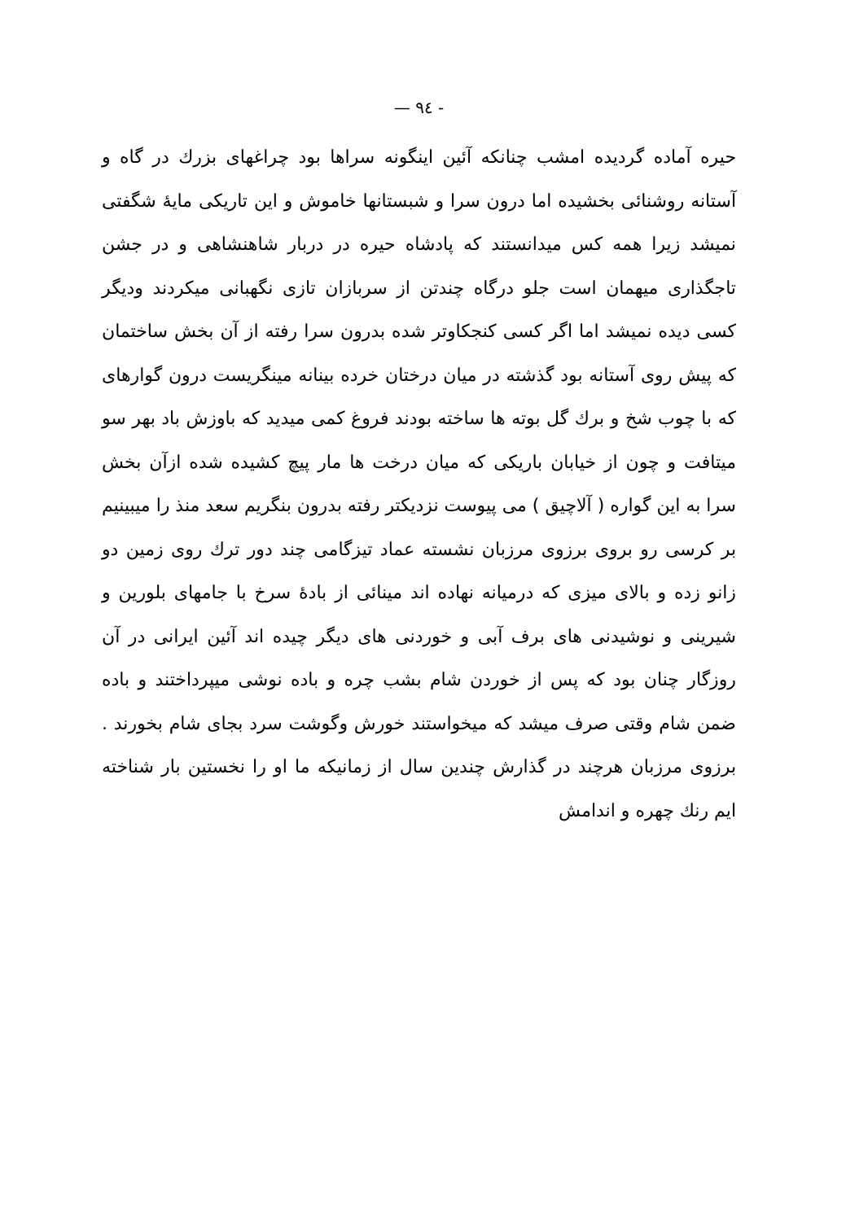— ۹٤ -
حیره آماده گردیده امشب چنانکه آئین اینگونه سراها بود چراغهای بزرك در گاه و آستانه روشنائی بخشیده اما درون سرا و شبستانها خاموش و این تاریکی مایهٔ شگفتی نمیشد زیرا همه کس میدانستند که پادشاه حیره در دربار شاهنشاهی و در جشن تاجگذاری میهمان است جلو درگاه چندتن از سربازان تازی نگهبانی میکردند ودیگر کسی دیده نمیشد اما اگر کسی کنجکاوتر شده بدرون سرا رفته از آن بخش ساختمان که پیش روی آستانه بود گذشته در میان درختان خرده بینانه مینگریست درون گوارهای که با چوب شخ و برك گل بوته ها ساخته بودند فروغ کمی میدید که باوزش باد بهر سو میتافت و چون از خیابان باریکی که میان درخت ها مار پیچ کشیده شده ازآن بخش سرا به این گواره ( آلاچیق ) می پیوست نزدیکتر رفته بدرون بنگریم سعد منذ را میبینیم بر کرسی رو بروی برزوی مرزبان نشسته عماد تیزگامی چند دور ترك روی زمین دو زانو زده و بالای میزی که درمیانه نهاده اند مینائی از بادهٔ سرخ با جامهای بلورین و شیرینی و نوشیدنی های برف آبی و خوردنی های دیگر چیده اند آئین ایرانی در آن روزگار چنان بود که پس از خوردن شام بشب چره و باده نوشی میپرداختند و باده ضمن شام وقتی صرف میشد که میخواستند خورش وگوشت سرد بجای شام بخورند . برزوی مرزبان هرچند در گذارش چندین سال از زمانیکه ما او را نخستین بار شناخته ایم رنك چهره و اندامش